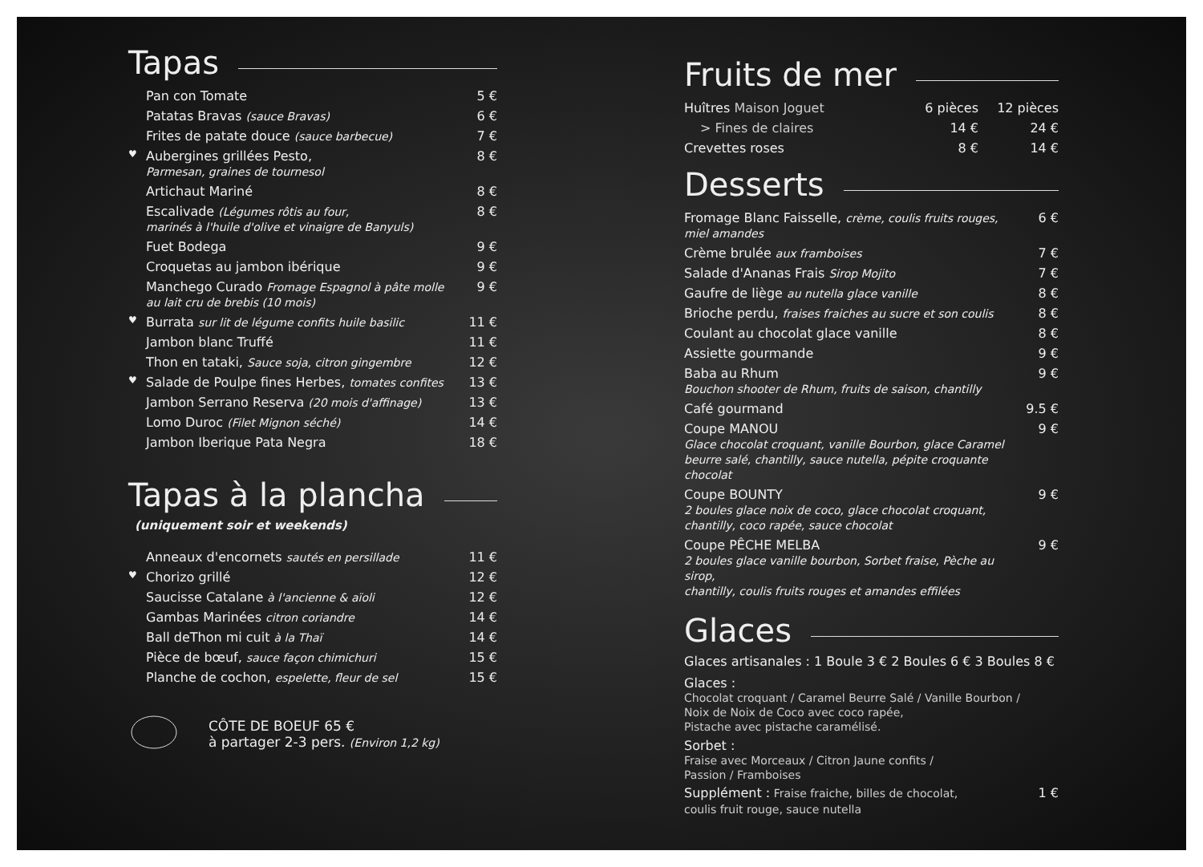Tapas
| | Pan con Tomate | 5 € |
| | Patatas Bravas (sauce Bravas) | 6 € |
| | Frites de patate douce (sauce barbecue) | 7 € |
| ♥ | Aubergines grillées Pesto, Parmesan, graines de tournesol | 8 € |
| | Artichaut Mariné | 8 € |
| | Escalivade (Légumes rôtis au four, marinés à l'huile d'olive et vinaigre de Banyuls) | 8 € |
| | Fuet Bodega | 9 € |
| | Croquetas au jambon ibérique | 9 € |
| | Manchego Curado Fromage Espagnol à pâte molle au lait cru de brebis (10 mois) | 9 € |
| ♥ | Burrata sur lit de légume confits huile basilic | 11 € |
| | Jambon blanc Truffé | 11 € |
| | Thon en tataki, Sauce soja, citron gingembre | 12 € |
| ♥ | Salade de Poulpe fines Herbes, tomates confites | 13 € |
| | Jambon Serrano Reserva (20 mois d'affinage) | 13 € |
| | Lomo Duroc (Filet Mignon séché) | 14 € |
| | Jambon Iberique Pata Negra | 18 € |
Tapas à la plancha
(uniquement soir et weekends)
| | Anneaux d'encornets sautés en persillade | 11 € |
| ♥ | Chorizo grillé | 12 € |
| | Saucisse Catalane à l'ancienne & aïoli | 12 € |
| | Gambas Marinées citron coriandre | 14 € |
| | Ball deThon mi cuit à la Thaï | 14 € |
| | Pièce de bœuf, sauce façon chimichuri | 15 € |
| | Planche de cochon, espelette, fleur de sel | 15 € |
CÔTE DE BOEUF 65 €
à partager 2-3 pers. (Environ 1,2 kg)
Fruits de mer
| Huîtres Maison Joguet | 6 pièces | 12 pièces |
| > Fines de claires | 14 € | 24 € |
| Crevettes roses | 8 € | 14 € |
Desserts
| Fromage Blanc Faisselle, crème, coulis fruits rouges, miel amandes | 6 € |
| Crème brulée aux framboises | 7 € |
| Salade d'Ananas Frais Sirop Mojito | 7 € |
| Gaufre de liège au nutella glace vanille | 8 € |
| Brioche perdu, fraises fraiches au sucre et son coulis | 8 € |
| Coulant au chocolat glace vanille | 8 € |
| Assiette gourmande | 9 € |
| Baba au Rhum Bouchon shooter de Rhum, fruits de saison, chantilly | 9 € |
| Café gourmand | 9.5 € |
| Coupe MANOU Glace chocolat croquant, vanille Bourbon, glace Caramel beurre salé, chantilly, sauce nutella, pépite croquante chocolat | 9 € |
| Coupe BOUNTY 2 boules glace noix de coco, glace chocolat croquant, chantilly, coco rapée, sauce chocolat | 9 € |
| Coupe PÊCHE MELBA 2 boules glace vanille bourbon, Sorbet fraise, Pèche au sirop, chantilly, coulis fruits rouges et amandes effilées | 9 € |
Glaces
Glaces artisanales : 1 Boule 3 € 2 Boules 6 € 3 Boules 8 €
Glaces :
Chocolat croquant / Caramel Beurre Salé / Vanille Bourbon /
Noix de Noix de Coco avec coco rapée,
Pistache avec pistache caramélisé.
Sorbet :
Fraise avec Morceaux / Citron Jaune confits /
Passion / Framboises
Supplément : Fraise fraiche, billes de chocolat,
coulis fruit rouge, sauce nutella
1 €